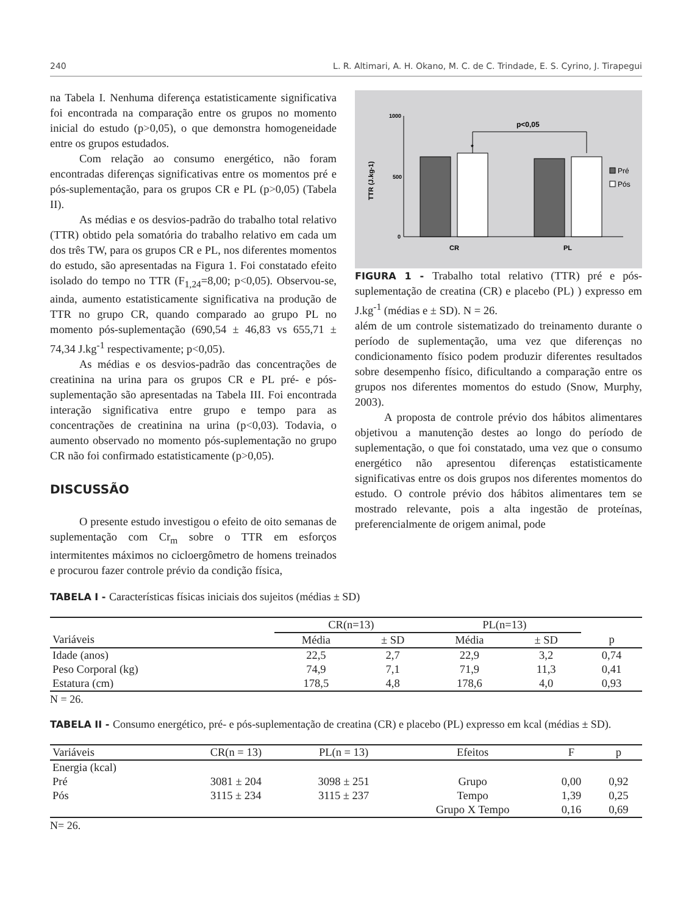240 L. R. Altimari, A. H. Okano, M. C. de C. Trindade, E. S. Cyrino, J. Tirapegui
na Tabela I. Nenhuma diferença estatisticamente significativa foi encontrada na comparação entre os grupos no momento inicial do estudo (p>0,05), o que demonstra homogeneidade entre os grupos estudados.
Com relação ao consumo energético, não foram encontradas diferenças significativas entre os momentos pré e pós-suplementação, para os grupos CR e PL (p>0,05) (Tabela II).
As médias e os desvios-padrão do trabalho total relativo (TTR) obtido pela somatória do trabalho relativo em cada um dos três TW, para os grupos CR e PL, nos diferentes momentos do estudo, são apresentadas na Figura 1. Foi constatado efeito isolado do tempo no TTR (F<sub>1,24</sub>=8,00; p<0,05). Observou-se, ainda, aumento estatisticamente significativa na produção de TTR no grupo CR, quando comparado ao grupo PL no momento pós-suplementação (690,54 ± 46,83 vs 655,71 ± 74,34 J.kg<sup>-1</sup> respectivamente; p<0,05).
As médias e os desvios-padrão das concentrações de creatinina na urina para os grupos CR e PL pré- e pós-suplementação são apresentadas na Tabela III. Foi encontrada interação significativa entre grupo e tempo para as concentrações de creatinina na urina (p<0,03). Todavia, o aumento observado no momento pós-suplementação no grupo CR não foi confirmado estatisticamente (p>0,05).
DISCUSSÃO
O presente estudo investigou o efeito de oito semanas de suplementação com Cr<sub>m</sub> sobre o TTR em esforços intermitentes máximos no cicloergômetro de homens treinados e procurou fazer controle prévio da condição física,
1000
500
0
TTR (J.kg-1)
p<0,05
*
CR
PL
Pré
Pós
FIGURA 1 - Trabalho total relativo (TTR) pré e pós-suplementação de creatina (CR) e placebo (PL) ) expresso em J.kg<sup>-1</sup> (médias e ± SD). N = 26.
além de um controle sistematizado do treinamento durante o período de suplementação, uma vez que diferenças no condicionamento físico podem produzir diferentes resultados sobre desempenho físico, dificultando a comparação entre os grupos nos diferentes momentos do estudo (Snow, Murphy, 2003).
A proposta de controle prévio dos hábitos alimentares objetivou a manutenção destes ao longo do período de suplementação, o que foi constatado, uma vez que o consumo energético não apresentou diferenças estatisticamente significativas entre os dois grupos nos diferentes momentos do estudo. O controle prévio dos hábitos alimentares tem se mostrado relevante, pois a alta ingestão de proteínas, preferencialmente de origem animal, pode
TABELA I - Características físicas iniciais dos sujeitos (médias ± SD)
| | CR(n=13) | | PL(n=13) | | |
| --- | --- | --- | --- | --- | --- |
| Variáveis | Média | ± SD | Média | ± SD | p |
| Idade (anos) | 22,5 | 2,7 | 22,9 | 3,2 | 0,74 |
| Peso Corporal (kg) | 74,9 | 7,1 | 71,9 | 11,3 | 0,41 |
| Estatura (cm) | 178,5 | 4,8 | 178,6 | 4,0 | 0,93 |
N = 26.
TABELA II - Consumo energético, pré- e pós-suplementação de creatina (CR) e placebo (PL) expresso em kcal (médias ± SD).
| Variáveis | CR(n = 13) | PL(n = 13) | Efeitos | F | p |
| --- | --- | --- | --- | --- | --- |
| Energia (kcal) | | | | | |
| Pré | 3081 ± 204 | 3098 ± 251 | Grupo | 0,00 | 0,92 |
| Pós | 3115 ± 234 | 3115 ± 237 | Tempo | 1,39 | 0,25 |
| | | | Grupo X Tempo | 0,16 | 0,69 |
N= 26.